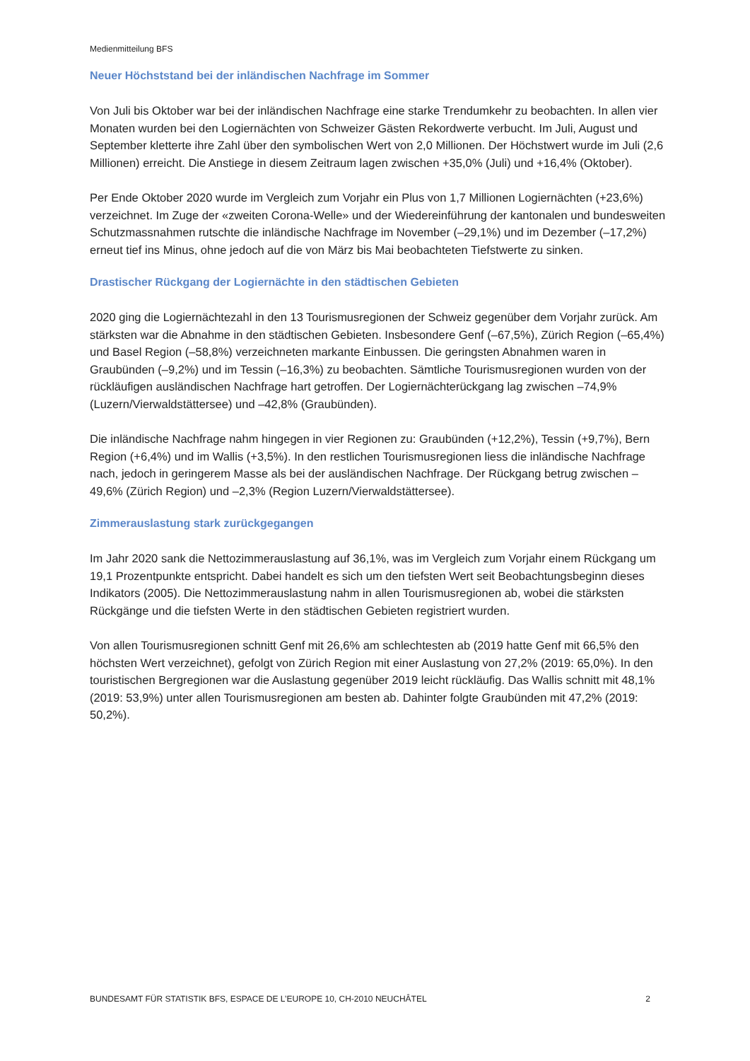Medienmitteilung BFS
Neuer Höchststand bei der inländischen Nachfrage im Sommer
Von Juli bis Oktober war bei der inländischen Nachfrage eine starke Trendumkehr zu beobachten. In allen vier Monaten wurden bei den Logiernächten von Schweizer Gästen Rekordwerte verbucht. Im Juli, August und September kletterte ihre Zahl über den symbolischen Wert von 2,0 Millionen. Der Höchstwert wurde im Juli (2,6 Millionen) erreicht. Die Anstiege in diesem Zeitraum lagen zwischen +35,0% (Juli) und +16,4% (Oktober).
Per Ende Oktober 2020 wurde im Vergleich zum Vorjahr ein Plus von 1,7 Millionen Logiernächten (+23,6%) verzeichnet. Im Zuge der «zweiten Corona-Welle» und der Wiedereinführung der kantonalen und bundesweiten Schutzmassnahmen rutschte die inländische Nachfrage im November (–29,1%) und im Dezember (–17,2%) erneut tief ins Minus, ohne jedoch auf die von März bis Mai beobachteten Tiefstwerte zu sinken.
Drastischer Rückgang der Logiernächte in den städtischen Gebieten
2020 ging die Logiernächtezahl in den 13 Tourismusregionen der Schweiz gegenüber dem Vorjahr zurück. Am stärksten war die Abnahme in den städtischen Gebieten. Insbesondere Genf (–67,5%), Zürich Region (–65,4%) und Basel Region (–58,8%) verzeichneten markante Einbussen. Die geringsten Abnahmen waren in Graubünden (–9,2%) und im Tessin (–16,3%) zu beobachten. Sämtliche Tourismusregionen wurden von der rückläufigen ausländischen Nachfrage hart getroffen. Der Logiernächterückgang lag zwischen –74,9% (Luzern/Vierwaldstättersee) und –42,8% (Graubünden).
Die inländische Nachfrage nahm hingegen in vier Regionen zu: Graubünden (+12,2%), Tessin (+9,7%), Bern Region (+6,4%) und im Wallis (+3,5%). In den restlichen Tourismusregionen liess die inländische Nachfrage nach, jedoch in geringerem Masse als bei der ausländischen Nachfrage. Der Rückgang betrug zwischen –49,6% (Zürich Region) und –2,3% (Region Luzern/Vierwaldstättersee).
Zimmerauslastung stark zurückgegangen
Im Jahr 2020 sank die Nettozimmerauslastung auf 36,1%, was im Vergleich zum Vorjahr einem Rückgang um 19,1 Prozentpunkte entspricht. Dabei handelt es sich um den tiefsten Wert seit Beobachtungsbeginn dieses Indikators (2005). Die Nettozimmerauslastung nahm in allen Tourismusregionen ab, wobei die stärksten Rückgänge und die tiefsten Werte in den städtischen Gebieten registriert wurden.
Von allen Tourismusregionen schnitt Genf mit 26,6% am schlechtesten ab (2019 hatte Genf mit 66,5% den höchsten Wert verzeichnet), gefolgt von Zürich Region mit einer Auslastung von 27,2% (2019: 65,0%). In den touristischen Bergregionen war die Auslastung gegenüber 2019 leicht rückläufig. Das Wallis schnitt mit 48,1% (2019: 53,9%) unter allen Tourismusregionen am besten ab. Dahinter folgte Graubünden mit 47,2% (2019: 50,2%).
BUNDESAMT FÜR STATISTIK BFS, ESPACE DE L’EUROPE 10, CH-2010 NEUCHÂTEL 2